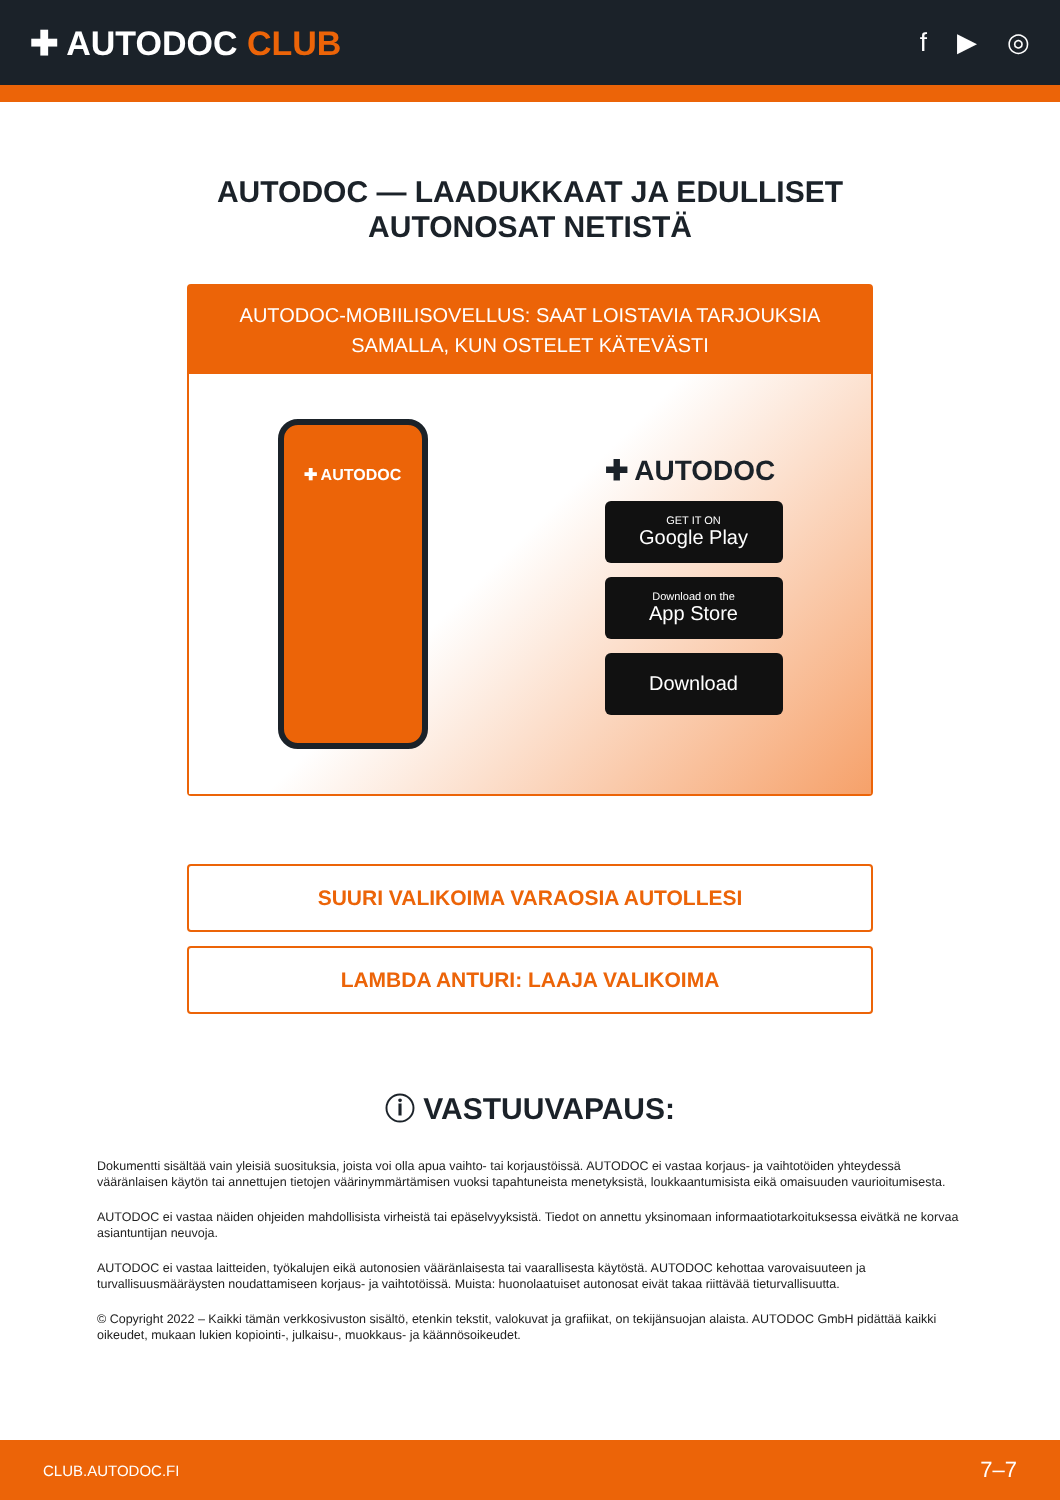✚ AUTODOC CLUB
f ▶ ◎
AUTODOC — LAADUKKAAT JA EDULLISET
AUTONOSAT NETISTÄ
AUTODOC-MOBIILISOVELLUS: SAAT LOISTAVIA TARJOUKSIA
SAMALLA, KUN OSTELET KÄTEVÄSTI
✚ AUTODOC
✚ AUTODOC
GET IT ON
Google Play
Download on the
App Store
Download
SUURI VALIKOIMA VARAOSIA AUTOLLESI
LAMBDA ANTURI: LAAJA VALIKOIMA
ⓘ VASTUUVAPAUS:
Dokumentti sisältää vain yleisiä suosituksia, joista voi olla apua vaihto- tai korjaustöissä. AUTODOC ei vastaa korjaus- ja vaihtotöiden yhteydessä vääränlaisen käytön tai annettujen tietojen väärinymmärtämisen vuoksi tapahtuneista menetyksistä, loukkaantumisista eikä omaisuuden vaurioitumisesta.
AUTODOC ei vastaa näiden ohjeiden mahdollisista virheistä tai epäselvyyksistä. Tiedot on annettu yksinomaan informaatiotarkoituksessa eivätkä ne korvaa asiantuntijan neuvoja.
AUTODOC ei vastaa laitteiden, työkalujen eikä autonosien vääränlaisesta tai vaarallisesta käytöstä. AUTODOC kehottaa varovaisuuteen ja turvallisuusmääräysten noudattamiseen korjaus- ja vaihtotöissä. Muista: huonolaatuiset autonosat eivät takaa riittävää tieturvallisuutta.
© Copyright 2022 – Kaikki tämän verkkosivuston sisältö, etenkin tekstit, valokuvat ja grafiikat, on tekijänsuojan alaista. AUTODOC GmbH pidättää kaikki oikeudet, mukaan lukien kopiointi-, julkaisu-, muokkaus- ja käännösoikeudet.
CLUB.AUTODOC.FI 7–7